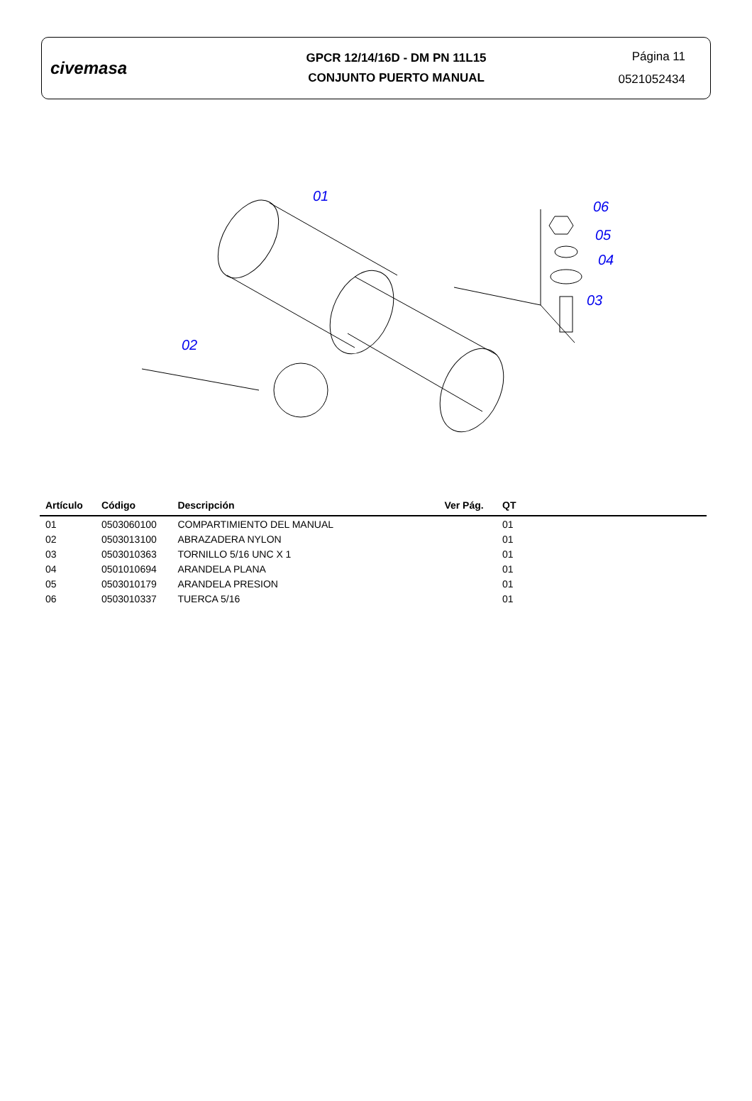civemasa
GPCR 12/14/16D - DM PN 11L15
CONJUNTO PUERTO MANUAL
Página 11
0521052434
01
02
03
04
05
06
| Artículo | Código | Descripción | Ver Pág. | QT |
| --- | --- | --- | --- | --- |
| 01 | 0503060100 | COMPARTIMIENTO DEL MANUAL | | 01 |
| 02 | 0503013100 | ABRAZADERA NYLON | | 01 |
| 03 | 0503010363 | TORNILLO 5/16 UNC X 1 | | 01 |
| 04 | 0501010694 | ARANDELA PLANA | | 01 |
| 05 | 0503010179 | ARANDELA PRESION | | 01 |
| 06 | 0503010337 | TUERCA 5/16 | | 01 |